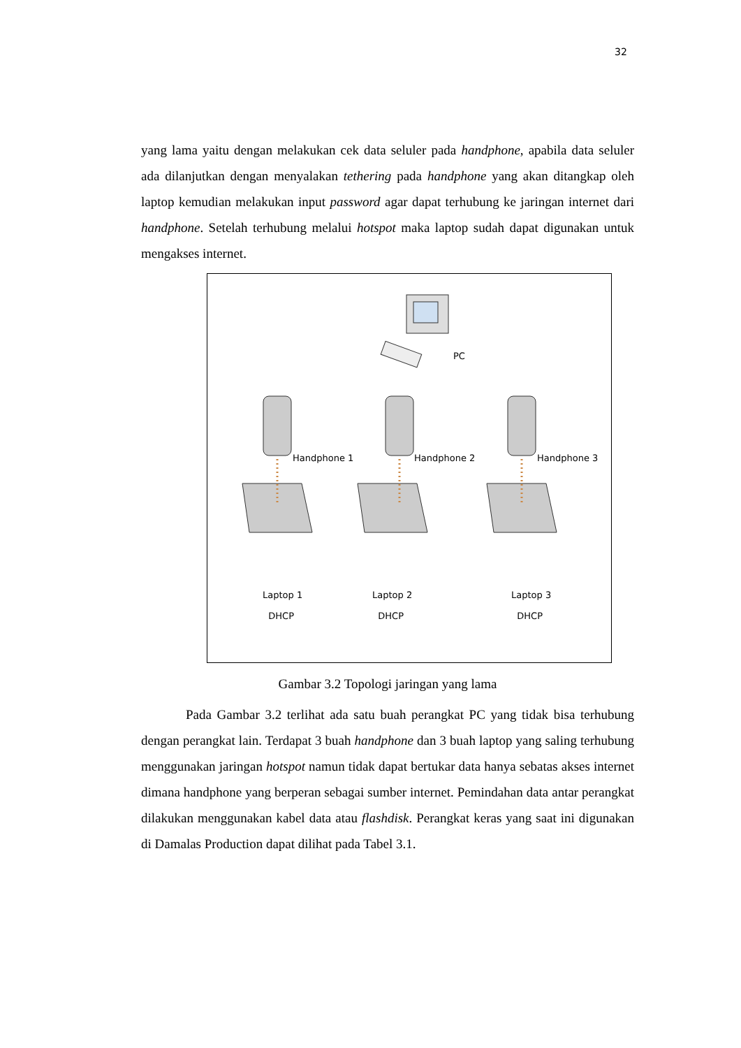32
yang lama yaitu dengan melakukan cek data seluler pada handphone, apabila data seluler ada dilanjutkan dengan menyalakan tethering pada handphone yang akan ditangkap oleh laptop kemudian melakukan input password agar dapat terhubung ke jaringan internet dari handphone. Setelah terhubung melalui hotspot maka laptop sudah dapat digunakan untuk mengakses internet.
PC
Handphone 1 Handphone 2 Handphone 3
Laptop 1
DHCP
Laptop 2
DHCP
Laptop 3
DHCP
Gambar 3.2 Topologi jaringan yang lama
Pada Gambar 3.2 terlihat ada satu buah perangkat PC yang tidak bisa terhubung dengan perangkat lain. Terdapat 3 buah handphone dan 3 buah laptop yang saling terhubung menggunakan jaringan hotspot namun tidak dapat bertukar data hanya sebatas akses internet dimana handphone yang berperan sebagai sumber internet. Pemindahan data antar perangkat dilakukan menggunakan kabel data atau flashdisk. Perangkat keras yang saat ini digunakan di Damalas Production dapat dilihat pada Tabel 3.1.